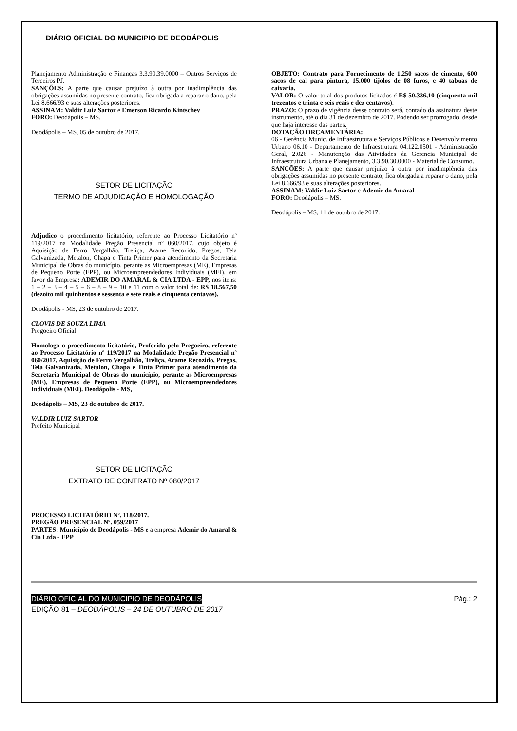DIÁRIO OFICIAL DO MUNICIPIO DE DEODÁPOLIS
Planejamento Administração e Finanças 3.3.90.39.0000 – Outros Serviços de Terceiros PJ.
SANÇÕES: A parte que causar prejuízo à outra por inadimplência das obrigações assumidas no presente contrato, fica obrigada a reparar o dano, pela Lei 8.666/93 e suas alterações posteriores.
ASSINAM: Valdir Luiz Sartor e Emerson Ricardo Kintschev
FORO: Deodápolis – MS.
Deodápolis – MS, 05 de outubro de 2017.
SETOR DE LICITAÇÃO
TERMO DE ADJUDICAÇÃO E HOMOLOGAÇÃO
Adjudico o procedimento licitatório, referente ao Processo Licitatório nº 119/2017 na Modalidade Pregão Presencial nº 060/2017, cujo objeto é Aquisição de Ferro Vergalhão, Treliça, Arame Recozido, Pregos, Tela Galvanizada, Metalon, Chapa e Tinta Primer para atendimento da Secretaria Municipal de Obras do município, perante as Microempresas (ME), Empresas de Pequeno Porte (EPP), ou Microempreendedores Individuais (MEI), em favor da Empresa: ADEMIR DO AMARAL & CIA LTDA - EPP, nos itens: 1 – 2 – 3 – 4 – 5 – 6 – 8 – 9 – 10 e 11 com o valor total de: R$ 18.567,50 (dezoito mil quinhentos e sessenta e sete reais e cinquenta centavos).
Deodápolis - MS, 23 de outubro de 2017.
CLOVIS DE SOUZA LIMA
Pregoeiro Oficial
Homologo o procedimento licitatório, Proferido pelo Pregoeiro, referente ao Processo Licitatório nº 119/2017 na Modalidade Pregão Presencial nº 060/2017, Aquisição de Ferro Vergalhão, Treliça, Arame Recozido, Pregos, Tela Galvanizada, Metalon, Chapa e Tinta Primer para atendimento da Secretaria Municipal de Obras do município, perante as Microempresas (ME), Empresas de Pequeno Porte (EPP), ou Microempreendedores Individuais (MEI). Deodápolis - MS,
Deodápolis – MS, 23 de outubro de 2017.
VALDIR LUIZ SARTOR
Prefeito Municipal
SETOR DE LICITAÇÃO
EXTRATO DE CONTRATO Nº 080/2017
PROCESSO LICITATÓRIO Nº. 118/2017.
PREGÃO PRESENCIAL Nº. 059/2017
PARTES: Município de Deodápolis - MS e a empresa Ademir do Amaral & Cia Ltda - EPP
OBJETO: Contrato para Fornecimento de 1.250 sacos de cimento, 600 sacos de cal para pintura, 15.000 tijolos de 08 furos, e 40 tabuas de caixaria.
VALOR: O valor total dos produtos licitados é R$ 50.336,10 (cinquenta mil trezentos e trinta e seis reais e dez centavos).
PRAZO: O prazo de vigência desse contrato será, contado da assinatura deste instrumento, até o dia 31 de dezembro de 2017. Podendo ser prorrogado, desde que haja interesse das partes.
DOTAÇÃO ORÇAMENTÁRIA:
06 - Gerência Munic. de Infraestrutura e Serviços Públicos e Desenvolvimento Urbano 06.10 - Departamento de Infraestrutura 04.122.0501 - Administração Geral, 2.026 - Manutenção das Atividades da Gerencia Municipal de Infraestrutura Urbana e Planejamento, 3.3.90.30.0000 - Material de Consumo.
SANÇÕES: A parte que causar prejuízo à outra por inadimplência das obrigações assumidas no presente contrato, fica obrigada a reparar o dano, pela Lei 8.666/93 e suas alterações posteriores.
ASSINAM: Valdir Luiz Sartor e Ademir do Amaral
FORO: Deodápolis – MS.
Deodápolis – MS, 11 de outubro de 2017.
DIÁRIO OFICIAL DO MUNICIPIO DE DEODÁPOLIS Pág.: 2
EDIÇÃO 81 – DEODÁPOLIS – 24 DE OUTUBRO DE 2017